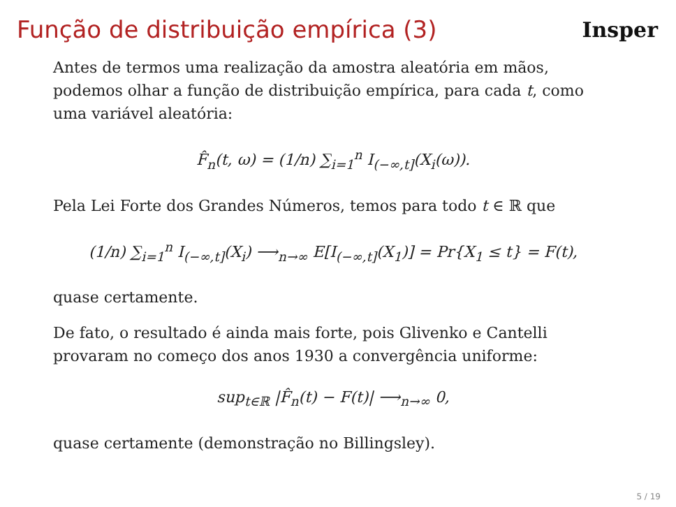Função de distribuição empírica (3)
Insper
Antes de termos uma realização da amostra aleatória em mãos, podemos olhar a função de distribuição empírica, para cada t, como uma variável aleatória:
F̂<sub>n</sub>(t, ω) = (1/n) ∑<sub>i=1</sub><sup>n</sup> I<sub>(−∞,t]</sub>(X<sub>i</sub>(ω)).
Pela Lei Forte dos Grandes Números, temos para todo t ∈ ℝ que
(1/n) ∑<sub>i=1</sub><sup>n</sup> I<sub>(−∞,t]</sub>(X<sub>i</sub>) ⟶<sub>n→∞</sub> E[I<sub>(−∞,t]</sub>(X<sub>1</sub>)] = Pr{X<sub>1</sub> ≤ t} = F(t),
quase certamente.
De fato, o resultado é ainda mais forte, pois Glivenko e Cantelli provaram no começo dos anos 1930 a convergência uniforme:
sup<sub>t∈ℝ</sub> |F̂<sub>n</sub>(t) − F(t)| ⟶<sub>n→∞</sub> 0,
quase certamente (demonstração no Billingsley).
5 / 19